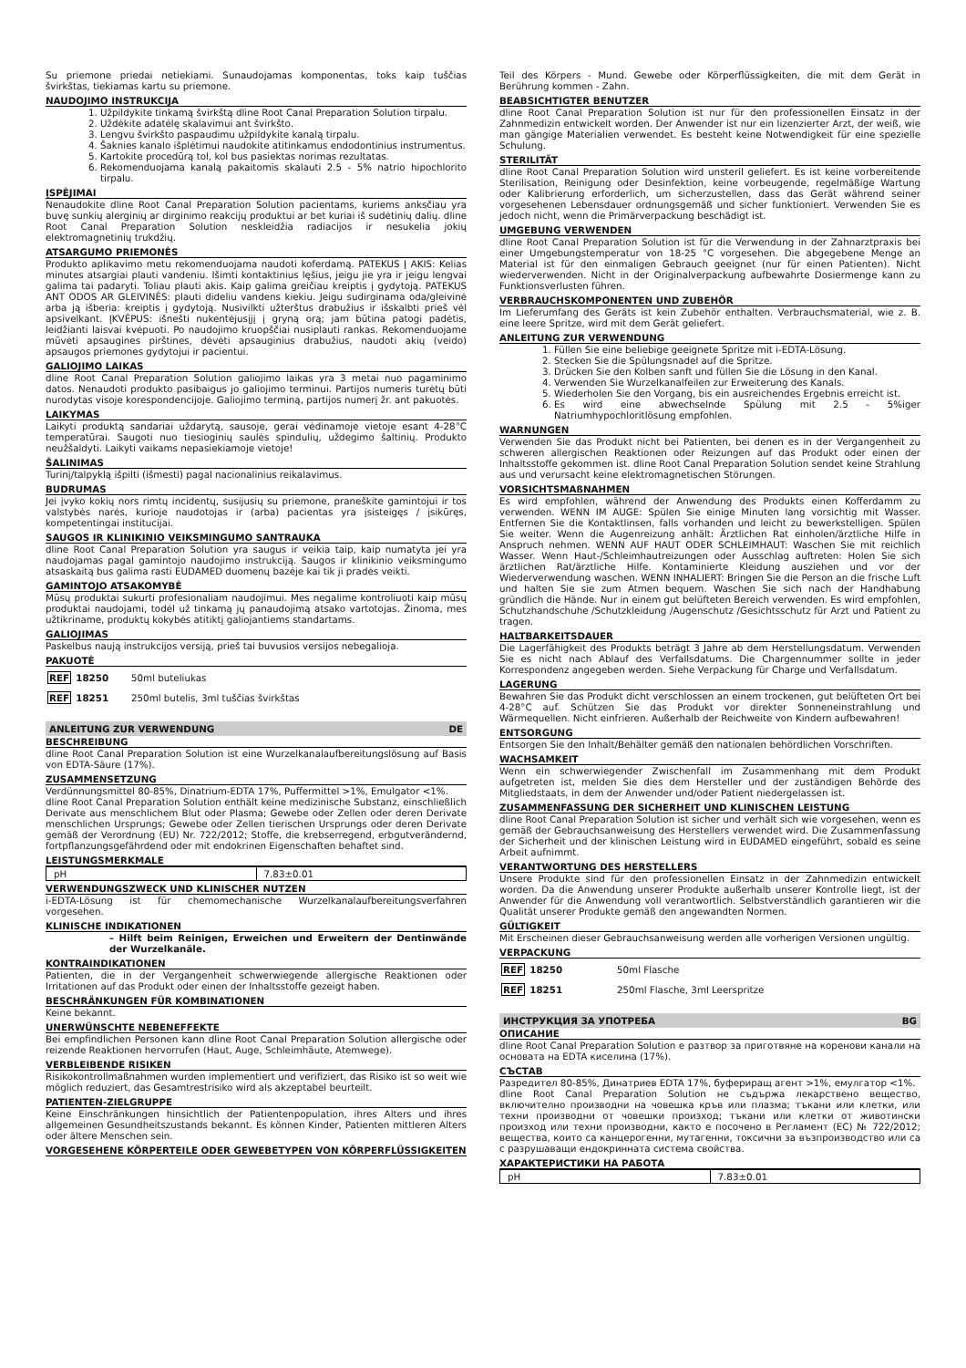Su priemone priedai netiekiami. Sunaudojamas komponentas, toks kaip tuščias švirkštas, tiekiamas kartu su priemone.
NAUDOJIMO INSTRUKCIJA
1. Užpildykite tinkamą švirkštą dline Root Canal Preparation Solution tirpalu.
2. Uždėkite adatėlę skalavimui ant švirkšto.
3. Lengvu švirkšto paspaudimu užpildykite kanalą tirpalu.
4. Šaknies kanalo išplėtimui naudokite atitinkamus endodontinius instrumentus.
5. Kartokite procedūrą tol, kol bus pasiektas norimas rezultatas.
6. Rekomenduojama kanalą pakaitomis skalauti 2.5 - 5% natrio hipochlorito tirpalu.
ĮSPĖJIMAI
Nenaudokite dline Root Canal Preparation Solution pacientams, kuriems anksčiau yra buvę sunkių alerginių ar dirginimo reakcijų produktui ar bet kuriai iš sudėtinių dalių. dline Root Canal Preparation Solution neskleidžia radiacijos ir nesukelia jokių elektromagnetinių trukdžių.
ATSARGUMO PRIEMONĖS
Produkto aplikavimo metu rekomenduojama naudoti koferdamą. PATEKUS Į AKIS: Kelias minutes atsargiai plauti vandeniu. Išimti kontaktinius lęšius, jeigu jie yra ir jeigu lengvai galima tai padaryti. Toliau plauti akis. Kaip galima greičiau kreiptis į gydytoją. PATEKUS ANT ODOS AR GLEIVINĖS: plauti dideliu vandens kiekiu. Jeigu sudirginama oda/gleivinė arba ją išberia: kreiptis į gydytoją. Nusivilkti užterštus drabužius ir išskalbti prieš vėl apsivelkant. ĮKVĖPUS: išnešti nukentėjusįjį į gryną orą; jam būtina patogi padėtis, leidžianti laisvai kvėpuoti. Po naudojimo kruopščiai nusiplauti rankas. Rekomenduojame mūvėti apsaugines pirštines, dėvėti apsauginius drabužius, naudoti akių (veido) apsaugos priemones gydytojui ir pacientui.
GALIOJIMO LAIKAS
dline Root Canal Preparation Solution galiojimo laikas yra 3 metai nuo pagaminimo datos. Nenaudoti produkto pasibaigus jo galiojimo terminui. Partijos numeris turėtų būti nurodytas visoje korespondencijoje. Galiojimo terminą, partijos numerį žr. ant pakuotės.
LAIKYMAS
Laikyti produktą sandariai uždarytą, sausoje, gerai vėdinamoje vietoje esant 4-28°C temperatūrai. Saugoti nuo tiesioginių saulės spindulių, uždegimo šaltinių. Produkto neužšaldyti. Laikyti vaikams nepasiekiamoje vietoje!
ŠALINIMAS
Turinį/talpyklą išpilti (išmesti) pagal nacionalinius reikalavimus.
BUDRUMAS
Jei įvyko kokių nors rimtų incidentų, susijusių su priemone, praneškite gamintojui ir tos valstybės narės, kurioje naudotojas ir (arba) pacientas yra įsisteigęs / įsikūręs, kompetentingai institucijai.
SAUGOS IR KLINIKINIO VEIKSMINGUMO SANTRAUKA
dline Root Canal Preparation Solution yra saugus ir veikia taip, kaip numatyta jei yra naudojamas pagal gamintojo naudojimo instrukciją. Saugos ir klinikinio veiksmingumo atsaskaitą bus galima rasti EUDAMED duomenų bazėje kai tik ji pradės veikti.
GAMINTOJO ATSAKOMYBĖ
Mūsų produktai sukurti profesionaliam naudojimui. Mes negalime kontroliuoti kaip mūsų produktai naudojami, todėl už tinkamą jų panaudojimą atsako vartotojas. Žinoma, mes užtikriname, produktų kokybės atitiktį galiojantiems standartams.
GALIOJIMAS
Paskelbus naują instrukcijos versiją, prieš tai buvusios versijos nebegalioja.
PAKUOTĖ
| REF 18250 | 50ml buteliukas |
| REF 18251 | 250ml butelis, 3ml tuščias švirkštas |
ANLEITUNG ZUR VERWENDUNG DE
BESCHREIBUNG
dline Root Canal Preparation Solution ist eine Wurzelkanalaufbereitungslösung auf Basis von EDTA-Säure (17%).
ZUSAMMENSETZUNG
Verdünnungsmittel 80-85%, Dinatrium-EDTA 17%, Puffermittel >1%, Emulgator <1%.
dline Root Canal Preparation Solution enthält keine medizinische Substanz, einschließlich Derivate aus menschlichem Blut oder Plasma; Gewebe oder Zellen oder deren Derivate menschlichen Ursprungs; Gewebe oder Zellen tierischen Ursprungs oder deren Derivate gemäß der Verordnung (EU) Nr. 722/2012; Stoffe, die krebserregend, erbgutverändernd, fortpflanzungsgefährdend oder mit endokrinen Eigenschaften behaftet sind.
LEISTUNGSMERKMALE
| pH | 7.83±0.01 |
VERWENDUNGSZWECK UND KLINISCHER NUTZEN
i-EDTA-Lösung ist für chemomechanische Wurzelkanalaufbereitungsverfahren vorgesehen.
KLINISCHE INDIKATIONEN
– Hilft beim Reinigen, Erweichen und Erweitern der Dentinwände der Wurzelkanäle.
KONTRAINDIKATIONEN
Patienten, die in der Vergangenheit schwerwiegende allergische Reaktionen oder Irritationen auf das Produkt oder einen der Inhaltsstoffe gezeigt haben.
BESCHRÄNKUNGEN FÜR KOMBINATIONEN
Keine bekannt.
UNERWÜNSCHTE NEBENEFFEKTE
Bei empfindlichen Personen kann dline Root Canal Preparation Solution allergische oder reizende Reaktionen hervorrufen (Haut, Auge, Schleimhäute, Atemwege).
VERBLEIBENDE RISIKEN
Risikokontrollmaßnahmen wurden implementiert und verifiziert, das Risiko ist so weit wie möglich reduziert, das Gesamtrestrisiko wird als akzeptabel beurteilt.
PATIENTEN-ZIELGRUPPE
Keine Einschränkungen hinsichtlich der Patientenpopulation, ihres Alters und ihres allgemeinen Gesundheitszustands bekannt. Es können Kinder, Patienten mittleren Alters oder ältere Menschen sein.
VORGESEHENE KÖRPERTEILE ODER GEWEBETYPEN VON KÖRPERFLÜSSIGKEITEN
Teil des Körpers - Mund. Gewebe oder Körperflüssigkeiten, die mit dem Gerät in Berührung kommen - Zahn.
BEABSICHTIGTER BENUTZER
dline Root Canal Preparation Solution ist nur für den professionellen Einsatz in der Zahnmedizin entwickelt worden. Der Anwender ist nur ein lizenzierter Arzt, der weiß, wie man gängige Materialien verwendet. Es besteht keine Notwendigkeit für eine spezielle Schulung.
STERILITÄT
dline Root Canal Preparation Solution wird unsteril geliefert. Es ist keine vorbereitende Sterilisation, Reinigung oder Desinfektion, keine vorbeugende, regelmäßige Wartung oder Kalibrierung erforderlich, um sicherzustellen, dass das Gerät während seiner vorgesehenen Lebensdauer ordnungsgemäß und sicher funktioniert. Verwenden Sie es jedoch nicht, wenn die Primärverpackung beschädigt ist.
UMGEBUNG VERWENDEN
dline Root Canal Preparation Solution ist für die Verwendung in der Zahnarztpraxis bei einer Umgebungstemperatur von 18-25 °C vorgesehen. Die abgegebene Menge an Material ist für den einmaligen Gebrauch geeignet (nur für einen Patienten). Nicht wiederverwenden. Nicht in der Originalverpackung aufbewahrte Dosiermenge kann zu Funktionsverlusten führen.
VERBRAUCHSKOMPONENTEN UND ZUBEHÖR
Im Lieferumfang des Geräts ist kein Zubehör enthalten. Verbrauchsmaterial, wie z. B. eine leere Spritze, wird mit dem Gerät geliefert.
ANLEITUNG ZUR VERWENDUNG
1. Füllen Sie eine beliebige geeignete Spritze mit i-EDTA-Lösung.
2. Stecken Sie die Spülungsnadel auf die Spritze.
3. Drücken Sie den Kolben sanft und füllen Sie die Lösung in den Kanal.
4. Verwenden Sie Wurzelkanalfeilen zur Erweiterung des Kanals.
5. Wiederholen Sie den Vorgang, bis ein ausreichendes Ergebnis erreicht ist.
6. Es wird eine abwechselnde Spülung mit 2.5 - 5%iger Natriumhypochloritlösung empfohlen.
WARNUNGEN
Verwenden Sie das Produkt nicht bei Patienten, bei denen es in der Vergangenheit zu schweren allergischen Reaktionen oder Reizungen auf das Produkt oder einen der Inhaltsstoffe gekommen ist. dline Root Canal Preparation Solution sendet keine Strahlung aus und verursacht keine elektromagnetischen Störungen.
VORSICHTSMAßNAHMEN
Es wird empfohlen, während der Anwendung des Produkts einen Kofferdamm zu verwenden. WENN IM AUGE: Spülen Sie einige Minuten lang vorsichtig mit Wasser. Entfernen Sie die Kontaktlinsen, falls vorhanden und leicht zu bewerkstelligen. Spülen Sie weiter. Wenn die Augenreizung anhält: Ärztlichen Rat einholen/ärztliche Hilfe in Anspruch nehmen. WENN AUF HAUT ODER SCHLEIMHAUT: Waschen Sie mit reichlich Wasser. Wenn Haut-/Schleimhautreizungen oder Ausschlag auftreten: Holen Sie sich ärztlichen Rat/ärztliche Hilfe. Kontaminierte Kleidung ausziehen und vor der Wiederverwendung waschen. WENN INHALIERT: Bringen Sie die Person an die frische Luft und halten Sie sie zum Atmen bequem. Waschen Sie sich nach der Handhabung gründlich die Hände. Nur in einem gut belüfteten Bereich verwenden. Es wird empfohlen, Schutzhandschuhe /Schutzkleidung /Augenschutz /Gesichtsschutz für Arzt und Patient zu tragen.
HALTBARKEITSDAUER
Die Lagerfähigkeit des Produkts beträgt 3 Jahre ab dem Herstellungsdatum. Verwenden Sie es nicht nach Ablauf des Verfallsdatums. Die Chargennummer sollte in jeder Korrespondenz angegeben werden. Siehe Verpackung für Charge und Verfallsdatum.
LAGERUNG
Bewahren Sie das Produkt dicht verschlossen an einem trockenen, gut belüfteten Ort bei 4-28°C auf. Schützen Sie das Produkt vor direkter Sonneneinstrahlung und Wärmequellen. Nicht einfrieren. Außerhalb der Reichweite von Kindern aufbewahren!
ENTSORGUNG
Entsorgen Sie den Inhalt/Behälter gemäß den nationalen behördlichen Vorschriften.
WACHSAMKEIT
Wenn ein schwerwiegender Zwischenfall im Zusammenhang mit dem Produkt aufgetreten ist, melden Sie dies dem Hersteller und der zuständigen Behörde des Mitgliedstaats, in dem der Anwender und/oder Patient niedergelassen ist.
ZUSAMMENFASSUNG DER SICHERHEIT UND KLINISCHEN LEISTUNG
dline Root Canal Preparation Solution ist sicher und verhält sich wie vorgesehen, wenn es gemäß der Gebrauchsanweisung des Herstellers verwendet wird. Die Zusammenfassung der Sicherheit und der klinischen Leistung wird in EUDAMED eingeführt, sobald es seine Arbeit aufnimmt.
VERANTWORTUNG DES HERSTELLERS
Unsere Produkte sind für den professionellen Einsatz in der Zahnmedizin entwickelt worden. Da die Anwendung unserer Produkte außerhalb unserer Kontrolle liegt, ist der Anwender für die Anwendung voll verantwortlich. Selbstverständlich garantieren wir die Qualität unserer Produkte gemäß den angewandten Normen.
GÜLTIGKEIT
Mit Erscheinen dieser Gebrauchsanweisung werden alle vorherigen Versionen ungültig.
VERPACKUNG
| REF 18250 | 50ml Flasche |
| REF 18251 | 250ml Flasche, 3ml Leerspritze |
ИНСТРУКЦИЯ ЗА УПОТРЕБА BG
ОПИСАНИЕ
dline Root Canal Preparation Solution е разтвор за приготвяне на коренови канали на основата на EDTA киселина (17%).
СЪСТАВ
Разредител 80-85%, Динатриев EDTA 17%, буфериращ агент >1%, емулгатор <1%.
dline Root Canal Preparation Solution не съдържа лекарствено вещество, включително производни на човешка кръв или плазма; тъкани или клетки, или техни производни от човешки произход; тъкани или клетки от животински произход или техни производни, както е посочено в Регламент (ЕС) № 722/2012; вещества, които са канцерогенни, мутагенни, токсични за възпроизводство или са с разрушаващи ендокринната система свойства.
ХАРАКТЕРИСТИКИ НА РАБОТА
| pH | 7.83±0.01 |